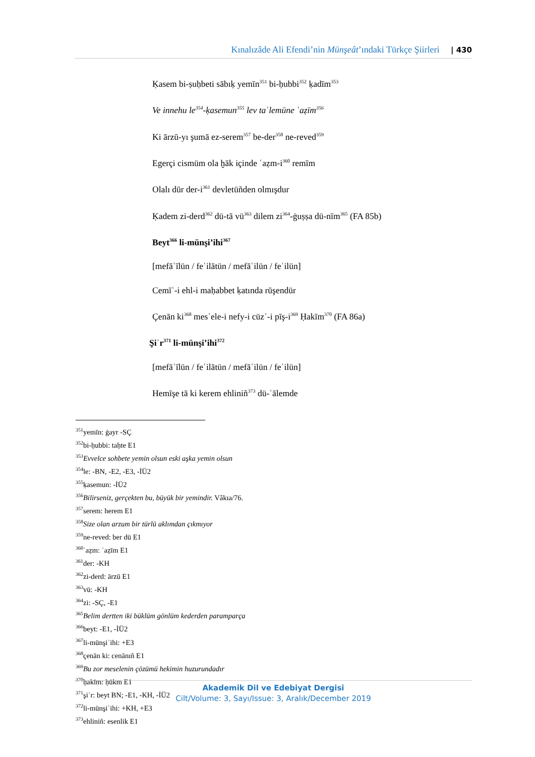Kınalızâde Ali Efendi’nin Münşeât’ındaki Türkçe Şiirleri | 430
Ḳasem bi-ṣuḥbeti sābıḳ yemīn<sup>351</sup> bi-ḥubbi<sup>352</sup> ḳadīm<sup>353</sup>
Ve innehu le<sup>354</sup>-ḳasemun<sup>355</sup> lev taʿlemūne ʿaẓīm<sup>356</sup>
Ki ārzū-yı şumā ez-serem<sup>357</sup> be-der<sup>358</sup> ne-reved<sup>359</sup>
Egerçi cismüm ola ḫāk içinde ʿaẓm-i<sup>360</sup> remīm
Olalı dūr der-i<sup>361</sup> devletüñden olmışdur
Ḳadem zi-derd<sup>362</sup> dü-tā vü<sup>363</sup> dilem zi<sup>364</sup>-ġuṣṣa dü-nīm<sup>365</sup> (FA 85b)
Beyt<sup>366</sup> li-münşi’ihi<sup>367</sup>
[mefāʿīlün / feʿilātün / mefāʿilün / feʿilün]
Cemīʿ-i ehl-i maḥabbet ḳatında rūşendür
Çenān ki<sup>368</sup> mesʾele-i nefy-i cüzʾ-i pīş-i<sup>369</sup> Ḥakīm<sup>370</sup> (FA 86a)
Şiʿr<sup>371</sup> li-münşi’ihi<sup>372</sup>
[mefāʿīlün / feʿilātün / mefāʿilün / feʿilün]
Hemīşe tā ki kerem ehliniñ<sup>373</sup> dü-ʿālemde
<sup>351</sup> yemīn: ġayr -SÇ
<sup>352</sup> bi-ḥubbi: taḥte E1
<sup>353</sup> Evvelce sohbete yemin olsun eski aşka yemin olsun
<sup>354</sup> le: -BN, -E2, -E3, -İÜ2
<sup>355</sup> ḳasemun: -İÜ2
<sup>356</sup> Bilirseniz, gerçekten bu, büyük bir yemindir. Vâkıa/76.
<sup>357</sup> serem: herem E1
<sup>358</sup> Size olan arzum bir türlü aklımdan çıkmıyor
<sup>359</sup> ne-reved: ber dü E1
<sup>360</sup> ʿaẓm: ʿaẓīm E1
<sup>361</sup> der: -KH
<sup>362</sup> zi-derd: ārzū E1
<sup>363</sup> vü: -KH
<sup>364</sup> zi: -SÇ, -E1
<sup>365</sup> Belim dertten iki büklüm gönlüm kederden paramparça
<sup>366</sup> beyt: -E1, -İÜ2
<sup>367</sup> li-münşiʾihi: +E3
<sup>368</sup> çenān ki: cenānıñ E1
<sup>369</sup> Bu zor meselenin çözümü hekimin huzurundadır
<sup>370</sup> ḥakīm: ḥükm E1
<sup>371</sup> şiʿr: beyt BN; -E1, -KH, -İÜ2
<sup>372</sup> li-münşiʾihi: +KH, +E3
<sup>373</sup> ehliniñ: esenlik E1
Akademik Dil ve Edebiyat Dergisi
Cilt/Volume: 3, Sayı/Issue: 3, Aralık/December 2019